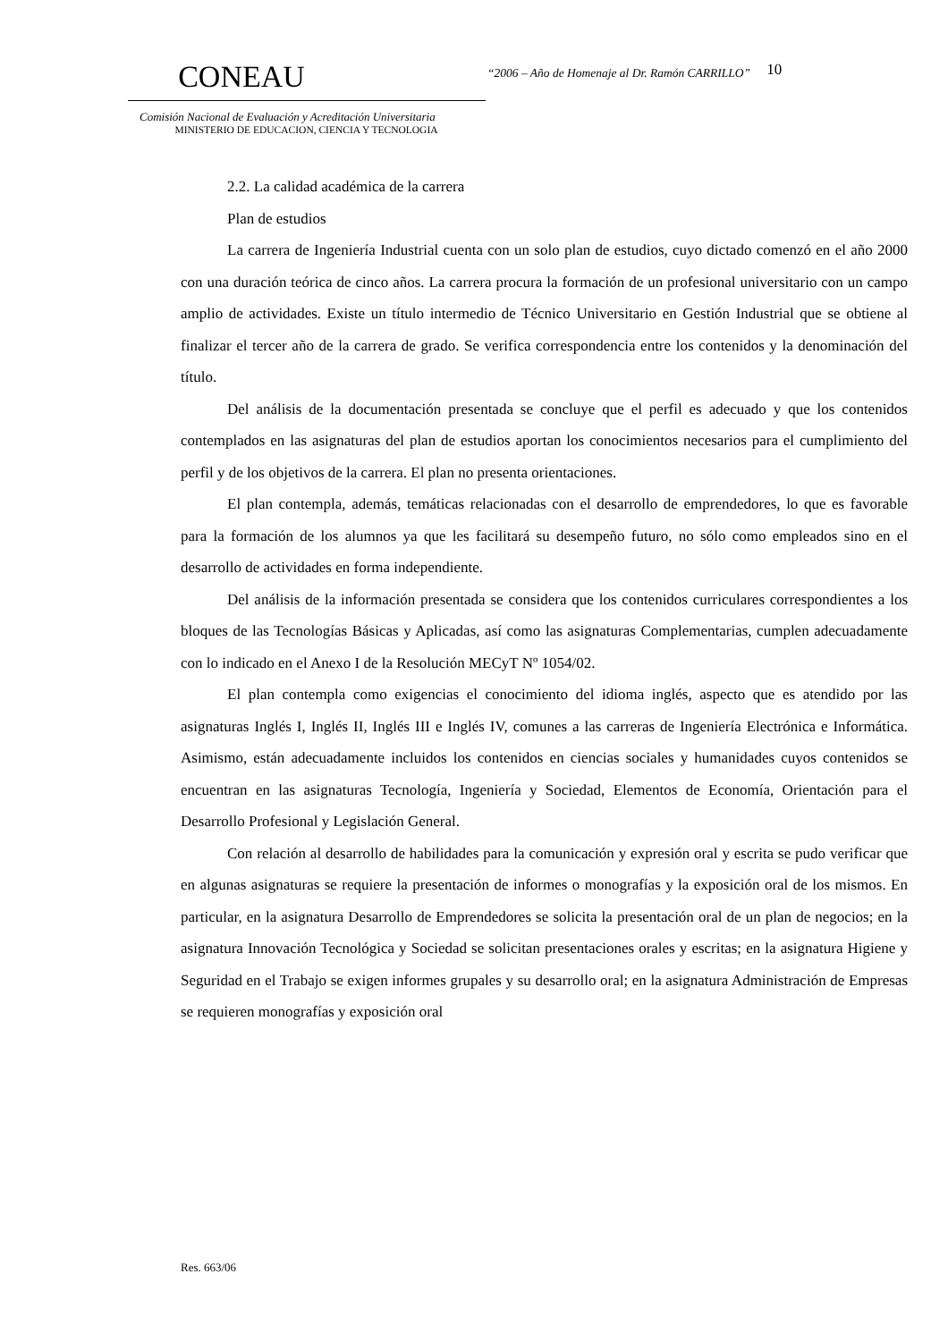CONEAU
Comisión Nacional de Evaluación y Acreditación Universitaria
MINISTERIO DE EDUCACION, CIENCIA Y TECNOLOGIA
“2006 – Año de Homenaje al Dr. Ramón CARRILLO”
10
2.2. La calidad académica de la carrera
Plan de estudios
La carrera de Ingeniería Industrial cuenta con un solo plan de estudios, cuyo dictado comenzó en el año 2000 con una duración teórica de cinco años. La carrera procura la formación de un profesional universitario con un campo amplio de actividades. Existe un título intermedio de Técnico Universitario en Gestión Industrial que se obtiene al finalizar el tercer año de la carrera de grado. Se verifica correspondencia entre los contenidos y la denominación del título.
Del análisis de la documentación presentada se concluye que el perfil es adecuado y que los contenidos contemplados en las asignaturas del plan de estudios aportan los conocimientos necesarios para el cumplimiento del perfil y de los objetivos de la carrera. El plan no presenta orientaciones.
El plan contempla, además, temáticas relacionadas con el desarrollo de emprendedores, lo que es favorable para la formación de los alumnos ya que les facilitará su desempeño futuro, no sólo como empleados sino en el desarrollo de actividades en forma independiente.
Del análisis de la información presentada se considera que los contenidos curriculares correspondientes a los bloques de las Tecnologías Básicas y Aplicadas, así como las asignaturas Complementarias, cumplen adecuadamente con lo indicado en el Anexo I de la Resolución MECyT Nº 1054/02.
El plan contempla como exigencias el conocimiento del idioma inglés, aspecto que es atendido por las asignaturas Inglés I, Inglés II, Inglés III e Inglés IV, comunes a las carreras de Ingeniería Electrónica e Informática. Asimismo, están adecuadamente incluidos los contenidos en ciencias sociales y humanidades cuyos contenidos se encuentran en las asignaturas Tecnología, Ingeniería y Sociedad, Elementos de Economía, Orientación para el Desarrollo Profesional y Legislación General.
Con relación al desarrollo de habilidades para la comunicación y expresión oral y escrita se pudo verificar que en algunas asignaturas se requiere la presentación de informes o monografías y la exposición oral de los mismos. En particular, en la asignatura Desarrollo de Emprendedores se solicita la presentación oral de un plan de negocios; en la asignatura Innovación Tecnológica y Sociedad se solicitan presentaciones orales y escritas; en la asignatura Higiene y Seguridad en el Trabajo se exigen informes grupales y su desarrollo oral; en la asignatura Administración de Empresas se requieren monografías y exposición oral
Res. 663/06